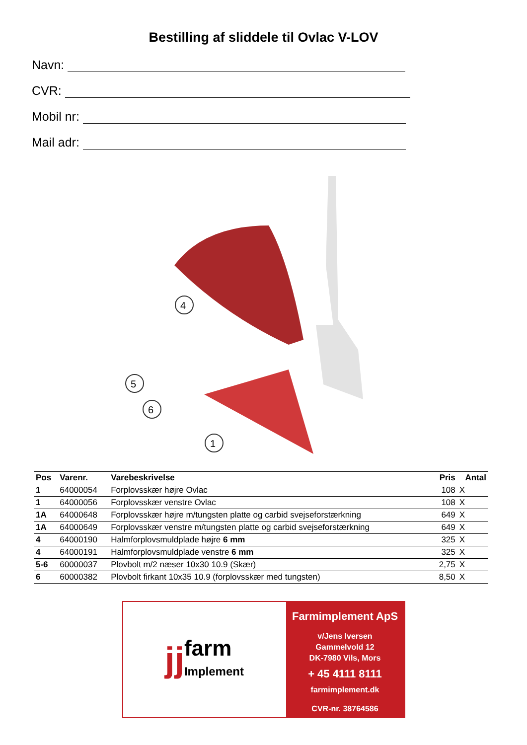Bestilling af sliddele til Ovlac V-LOV
Navn:
CVR:
Mobil nr:
Mail adr:
4
5
6
1
| Pos | Varenr. | Varebeskrivelse | Pris | Antal |
| --- | --- | --- | --- | --- |
| 1 | 64000054 | Forplovsskær højre Ovlac | 108 | X |
| 1 | 64000056 | Forplovsskær venstre Ovlac | 108 | X |
| 1A | 64000648 | Forplovsskær højre m/tungsten platte og carbid svejseforstærkning | 649 | X |
| 1A | 64000649 | Forplovsskær venstre m/tungsten platte og carbid svejseforstærkning | 649 | X |
| 4 | 64000190 | Halmforplovsmuldplade højre 6 mm | 325 | X |
| 4 | 64000191 | Halmforplovsmuldplade venstre 6 mm | 325 | X |
| 5-6 | 60000037 | Plovbolt m/2 næser 10x30 10.9 (Skær) | 2,75 | X |
| 6 | 60000382 | Plovbolt firkant 10x35 10.9 (forplovsskær med tungsten) | 8,50 | X |
jj farm
Implement
Farmimplement ApS
v/Jens Iversen
Gammelvold 12
DK-7980 Vils, Mors
+ 45 4111 8111
farmimplement.dk
CVR-nr. 38764586